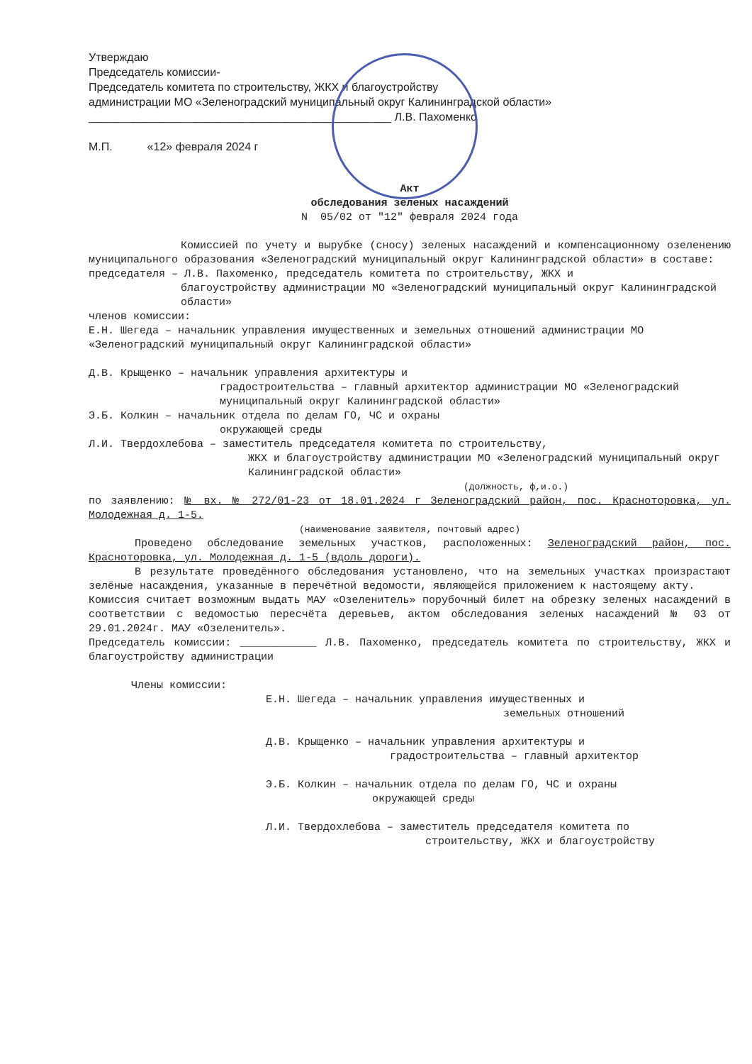Утверждаю
Председатель комиссии-
Председатель комитета по строительству, ЖКХ и благоустройству
администрации МО «Зеленоградский муниципальный округ Калининградской области»
________________________________________________ Л.В. Пахоменко
М.П. «12» февраля 2024 г
Акт
обследования зеленых насаждений
N 05/02 от "12" февраля 2024 года
Комиссией по учету и вырубке (сносу) зеленых насаждений и компенсационному озеленению муниципального образования «Зеленоградский муниципальный округ Калининградской области» в составе:
председателя – Л.В. Пахоменко, председатель комитета по строительству, ЖКХ и
благоустройству администрации МО «Зеленоградский муниципальный округ Калининградской области»
членов комиссии:
Е.Н. Шегеда – начальник управления имущественных и земельных отношений администрации МО «Зеленоградский муниципальный округ Калининградской области»
Д.В. Крыщенко – начальник управления архитектуры и
градостроительства – главный архитектор администрации МО «Зеленоградский муниципальный округ Калининградской области»
Э.Б. Колкин – начальник отдела по делам ГО, ЧС и охраны
окружающей среды
Л.И. Твердохлебова – заместитель председателя комитета по строительству,
ЖКХ и благоустройству администрации МО «Зеленоградский муниципальный округ Калининградской области»
(должность, ф,и.о.)
по заявлению: № вх. № 272/01-23 от 18.01.2024 г Зеленоградский район, пос. Красноторовка, ул. Молодежная д. 1-5.
(наименование заявителя, почтовый адрес)
Проведено обследование земельных участков, расположенных: Зеленоградский район, пос. Красноторовка, ул. Молодежная д. 1-5 (вдоль дороги).
В результате проведённого обследования установлено, что на земельных участках произрастают зелёные насаждения, указанные в перечётной ведомости, являющейся приложением к настоящему акту.
Комиссия считает возможным выдать МАУ «Озеленитель» порубочный билет на обрезку зеленых насаждений в соответствии с ведомостью пересчёта деревьев, актом обследования зеленых насаждений № 03 от 29.01.2024г. МАУ «Озеленитель».
Председатель комиссии: ____________ Л.В. Пахоменко, председатель комитета по строительству, ЖКХ и благоустройству администрации
Члены комиссии:
Е.Н. Шегеда – начальник управления имущественных и
земельных отношений
Д.В. Крыщенко – начальник управления архитектуры и
градостроительства – главный архитектор
Э.Б. Колкин – начальник отдела по делам ГО, ЧС и охраны
окружающей среды
Л.И. Твердохлебова – заместитель председателя комитета по
строительству, ЖКХ и благоустройству